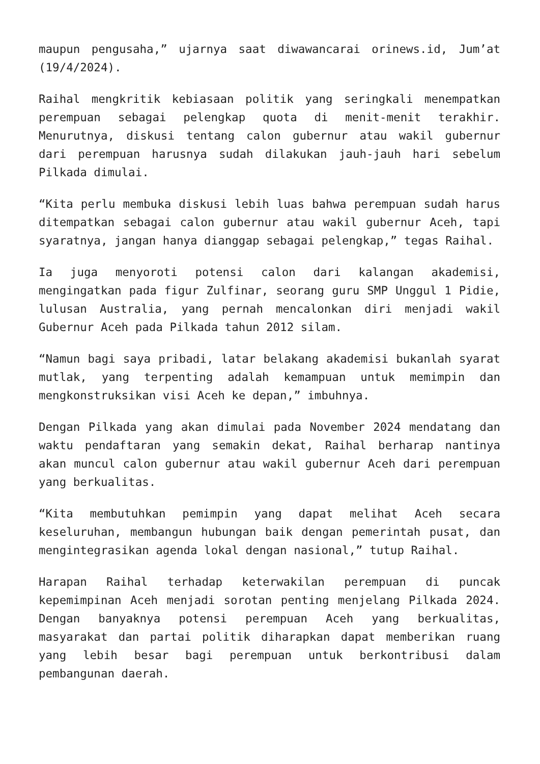maupun pengusaha,” ujarnya saat diwawancarai orinews.id, Jum’at (19/4/2024).
Raihal mengkritik kebiasaan politik yang seringkali menempatkan perempuan sebagai pelengkap quota di menit-menit terakhir. Menurutnya, diskusi tentang calon gubernur atau wakil gubernur dari perempuan harusnya sudah dilakukan jauh-jauh hari sebelum Pilkada dimulai.
“Kita perlu membuka diskusi lebih luas bahwa perempuan sudah harus ditempatkan sebagai calon gubernur atau wakil gubernur Aceh, tapi syaratnya, jangan hanya dianggap sebagai pelengkap,” tegas Raihal.
Ia juga menyoroti potensi calon dari kalangan akademisi, mengingatkan pada figur Zulfinar, seorang guru SMP Unggul 1 Pidie, lulusan Australia, yang pernah mencalonkan diri menjadi wakil Gubernur Aceh pada Pilkada tahun 2012 silam.
“Namun bagi saya pribadi, latar belakang akademisi bukanlah syarat mutlak, yang terpenting adalah kemampuan untuk memimpin dan mengkonstruksikan visi Aceh ke depan,” imbuhnya.
Dengan Pilkada yang akan dimulai pada November 2024 mendatang dan waktu pendaftaran yang semakin dekat, Raihal berharap nantinya akan muncul calon gubernur atau wakil gubernur Aceh dari perempuan yang berkualitas.
“Kita membutuhkan pemimpin yang dapat melihat Aceh secara keseluruhan, membangun hubungan baik dengan pemerintah pusat, dan mengintegrasikan agenda lokal dengan nasional,” tutup Raihal.
Harapan Raihal terhadap keterwakilan perempuan di puncak kepemimpinan Aceh menjadi sorotan penting menjelang Pilkada 2024. Dengan banyaknya potensi perempuan Aceh yang berkualitas, masyarakat dan partai politik diharapkan dapat memberikan ruang yang lebih besar bagi perempuan untuk berkontribusi dalam pembangunan daerah.